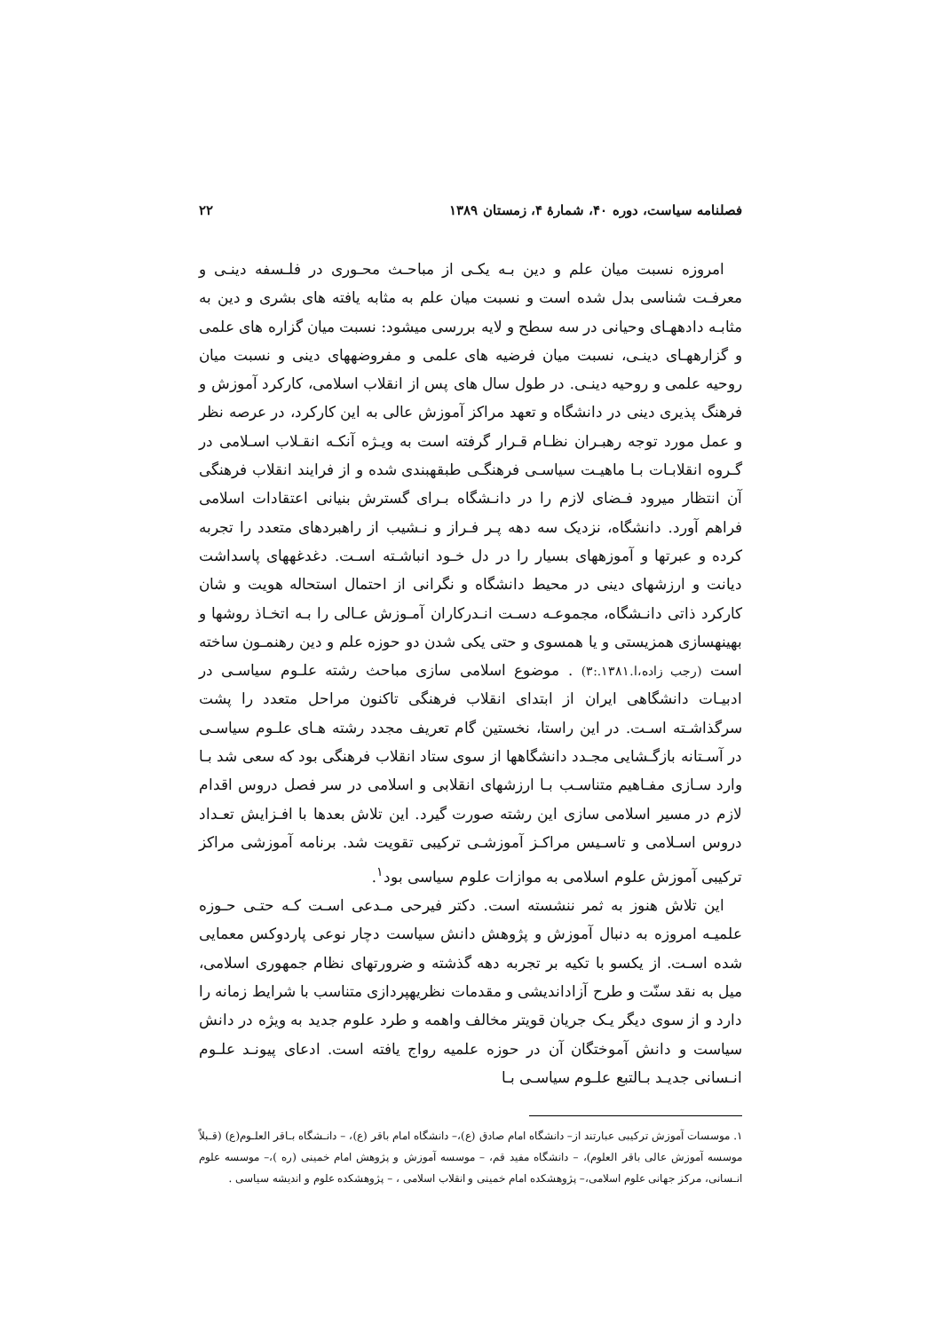فصلنامه سیاست، دوره ۴۰، شمارهٔ ۴، زمستان ۱۳۸۹ ۲۲
امروزه نسبت میان علم و دین بـه یکـی از مباحـث محـوری در فلـسفه دینـی و معرفـت شناسی بدل شده است و نسبت میان علم به مثابه یافته های بشری و دین به مثابـه دادههـای وحیانی در سه سطح و لایه بررسی میشود: نسبت میان گزاره های علمی و گزارههـای دینـی، نسبت میان فرضیه های علمی و مفروضههای دینی و نسبت میان روحیه علمی و روحیه دینـی. در طول سال های پس از انقلاب اسلامی، کارکرد آموزش و فرهنگ پذیری دینی در دانشگاه و تعهد مراکز آموزش عالی به این کارکرد، در عرصه نظر و عمل مورد توجه رهبـران نظـام قـرار گرفته است به ویـژه آنکـه انقـلاب اسـلامی در گـروه انقلابـات بـا ماهیـت سیاسـی فرهنگـی طبقهبندی شده و از فرایند انقلاب فرهنگی آن انتظار میرود فـضای لازم را در دانـشگاه بـرای گسترش بنیانی اعتقادات اسلامی فراهم آورد. دانشگاه، نزدیک سه دهه پـر فـراز و نـشیب از راهبردهای متعدد را تجربه کرده و عبرتها و آموزههای بسیار را در دل خـود انباشـته اسـت. دغدغههای پاسداشت دیانت و ارزشهای دینی در محیط دانشگاه و نگرانی از احتمال استحاله هویت و شان کارکرد ذاتی دانـشگاه، مجموعـه دسـت انـدرکاران آمـوزش عـالی را بـه اتخـاذ روشها و بهینهسازی همزیستی و یا همسوی و حتی یکی شدن دو حوزه علم و دین رهنمـون ساخته است (رجب زاده،ا.۱۳۸۱.:۳) . موضوع اسلامی سازی مباحث رشته علـوم سیاسـی در ادبیـات دانشگاهی ایران از ابتدای انقلاب فرهنگی تاکنون مراحل متعدد را پشت سرگذاشـته اسـت. در این راستا، نخستین گام تعریف مجدد رشته هـای علـوم سیاسـی در آسـتانه بازگـشایی مجـدد دانشگاهها از سوی ستاد انقلاب فرهنگی بود که سعی شد بـا وارد سـازی مفـاهیم متناسـب بـا ارزشهای انقلابی و اسلامی در سر فصل دروس اقدام لازم در مسیر اسلامی سازی این رشته صورت گیرد. این تلاش بعدها با افـزایش تعـداد دروس اسـلامی و تاسـیس مراکـز آموزشـی ترکیبی تقویت شد. برنامه آموزشی مراکز ترکیبی آموزش علوم اسلامی به موازات علوم سیاسی بود<sup>۱</sup>.
این تلاش هنوز به ثمر ننشسته است. دکتر فیرحی مـدعی اسـت کـه حتـی حـوزه علمیـه امروزه به دنبال آموزش و پژوهش دانش سیاست دچار نوعی پاردوکس معمایی شده اسـت. از یکسو با تکیه بر تجربه دهه گذشته و ضرورتهای نظام جمهوری اسلامی، میل به نقد سنّت و طرح آزاداندیشی و مقدمات نظریهپردازی متناسب با شرایط زمانه را دارد و از سوی دیگر یـک جریان قویتر مخالف واهمه و طرد علوم جدید به ویژه در دانش سیاست و دانش آموختگان آن در حوزه علمیه رواج یافته است. ادعای پیونـد علـوم انـسانی جدیـد بـالتبع علـوم سیاسـی بـا
۱. موسسات آموزش ترکیبی عبارتند از– دانشگاه امام صادق (ع)،– دانشگاه امام باقر (ع)، – دانـشگاه بـاقر العلـوم(ع) (قـبلاً موسسه آموزش عالی باقر العلوم)، – دانشگاه مفید قم، – موسسه آموزش و پژوهش امام خمینی (ره )،– موسسه علوم انـسانی، مرکز جهانی علوم اسلامی،– پژوهشکده امام خمینی و انقلاب اسلامی ، – پژوهشکده علوم و اندیشه سیاسی .